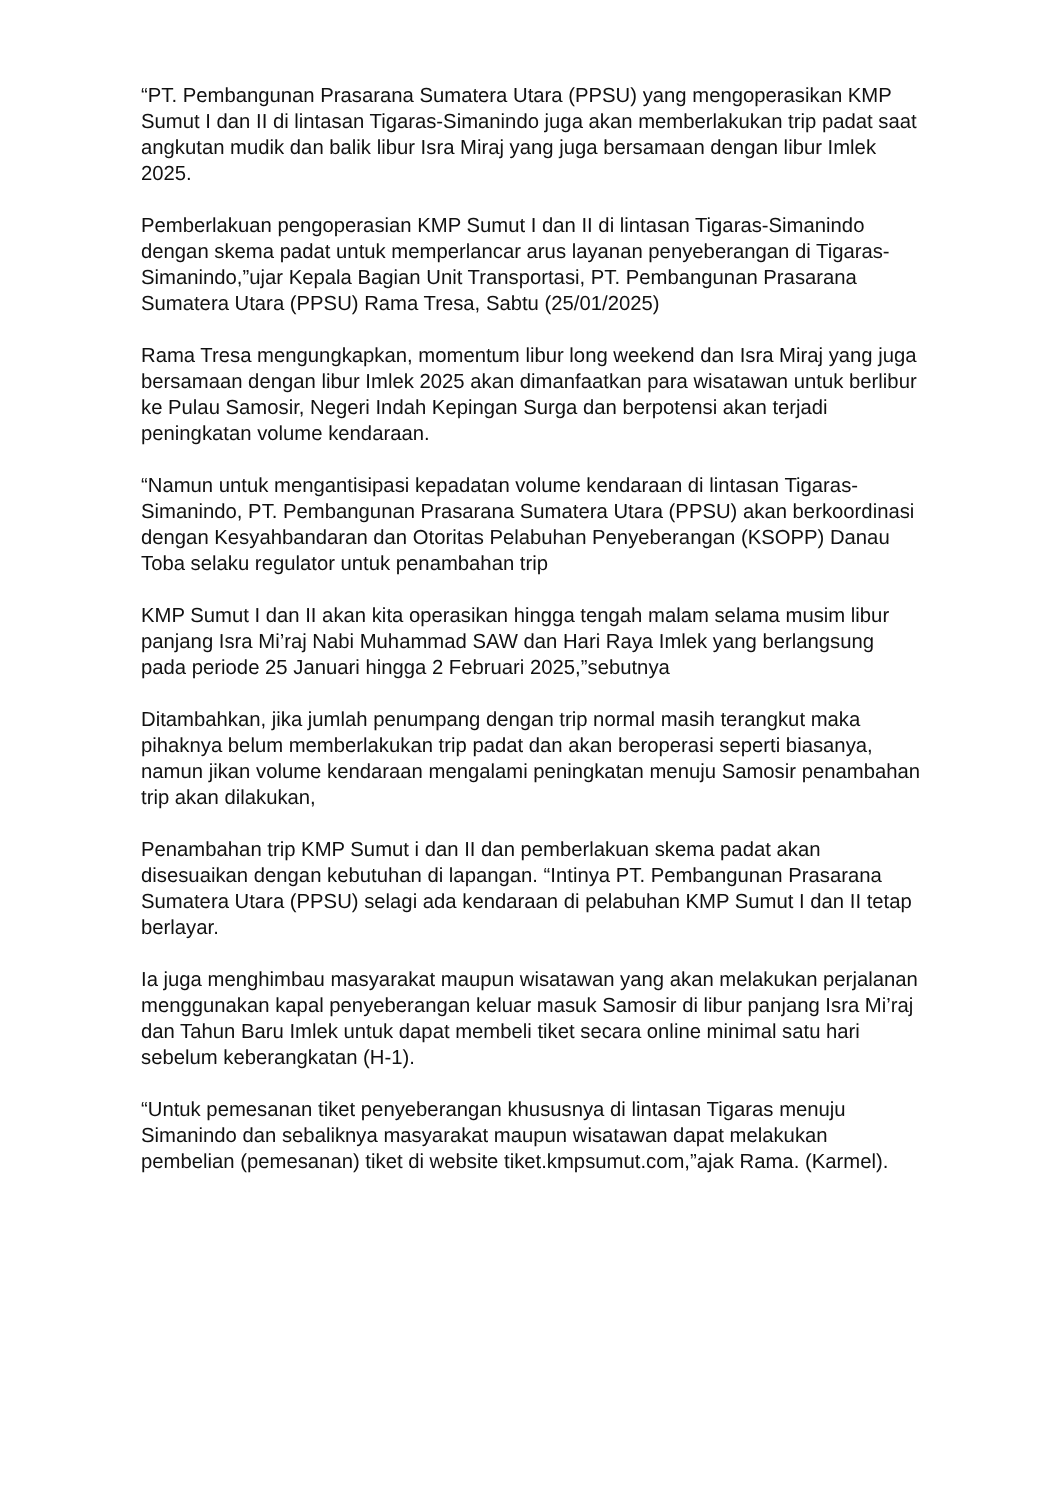“PT. Pembangunan Prasarana Sumatera Utara (PPSU) yang mengoperasikan KMP Sumut I dan II di lintasan Tigaras-Simanindo juga akan memberlakukan trip padat saat angkutan mudik dan balik libur Isra Miraj yang juga bersamaan dengan libur Imlek 2025.
Pemberlakuan pengoperasian KMP Sumut I dan II di lintasan Tigaras-Simanindo dengan skema padat untuk memperlancar arus layanan penyeberangan di Tigaras-Simanindo,”ujar Kepala Bagian Unit Transportasi, PT. Pembangunan Prasarana Sumatera Utara (PPSU) Rama Tresa, Sabtu (25/01/2025)
Rama Tresa mengungkapkan, momentum libur long weekend dan Isra Miraj yang juga bersamaan dengan libur Imlek 2025 akan dimanfaatkan para wisatawan untuk berlibur ke Pulau Samosir, Negeri Indah Kepingan Surga dan berpotensi akan terjadi peningkatan volume kendaraan.
“Namun untuk mengantisipasi kepadatan volume kendaraan di lintasan Tigaras-Simanindo, PT. Pembangunan Prasarana Sumatera Utara (PPSU) akan berkoordinasi dengan Kesyahbandaran dan Otoritas Pelabuhan Penyeberangan (KSOPP) Danau Toba selaku regulator untuk penambahan trip
KMP Sumut I dan II akan kita operasikan hingga tengah malam selama musim libur panjang Isra Mi’raj Nabi Muhammad SAW dan Hari Raya Imlek yang berlangsung pada periode 25 Januari hingga 2 Februari 2025,”sebutnya
Ditambahkan, jika jumlah penumpang dengan trip normal masih terangkut maka pihaknya belum memberlakukan trip padat dan akan beroperasi seperti biasanya, namun jikan volume kendaraan mengalami peningkatan menuju Samosir penambahan trip akan dilakukan,
Penambahan trip KMP Sumut i dan II dan pemberlakuan skema padat akan disesuaikan dengan kebutuhan di lapangan. “Intinya PT. Pembangunan Prasarana Sumatera Utara (PPSU) selagi ada kendaraan di pelabuhan KMP Sumut I dan II tetap berlayar.
Ia juga menghimbau masyarakat maupun wisatawan yang akan melakukan perjalanan menggunakan kapal penyeberangan keluar masuk Samosir di libur panjang Isra Mi’raj dan Tahun Baru Imlek untuk dapat membeli tiket secara online minimal satu hari sebelum keberangkatan (H-1).
“Untuk pemesanan tiket penyeberangan khususnya di lintasan Tigaras menuju Simanindo dan sebaliknya masyarakat maupun wisatawan dapat melakukan pembelian (pemesanan) tiket di website tiket.kmpsumut.com,”ajak Rama. (Karmel).